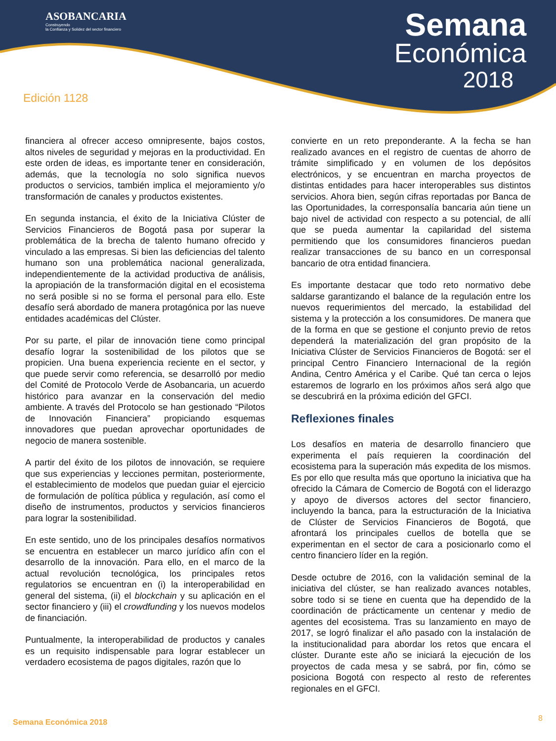ASOBANCARIA
Construyendo
la Confianza y Solidez del sector financiero
Semana
Económica
2018
Edición 1128
financiera al ofrecer acceso omnipresente, bajos costos, altos niveles de seguridad y mejoras en la productividad. En este orden de ideas, es importante tener en consideración, además, que la tecnología no solo significa nuevos productos o servicios, también implica el mejoramiento y/o transformación de canales y productos existentes.
En segunda instancia, el éxito de la Iniciativa Clúster de Servicios Financieros de Bogotá pasa por superar la problemática de la brecha de talento humano ofrecido y vinculado a las empresas. Si bien las deficiencias del talento humano son una problemática nacional generalizada, independientemente de la actividad productiva de análisis, la apropiación de la transformación digital en el ecosistema no será posible si no se forma el personal para ello. Este desafío será abordado de manera protagónica por las nueve entidades académicas del Clúster.
Por su parte, el pilar de innovación tiene como principal desafío lograr la sostenibilidad de los pilotos que se propicien. Una buena experiencia reciente en el sector, y que puede servir como referencia, se desarrolló por medio del Comité de Protocolo Verde de Asobancaria, un acuerdo histórico para avanzar en la conservación del medio ambiente. A través del Protocolo se han gestionado “Pilotos de Innovación Financiera” propiciando esquemas innovadores que puedan aprovechar oportunidades de negocio de manera sostenible.
A partir del éxito de los pilotos de innovación, se requiere que sus experiencias y lecciones permitan, posteriormente, el establecimiento de modelos que puedan guiar el ejercicio de formulación de política pública y regulación, así como el diseño de instrumentos, productos y servicios financieros para lograr la sostenibilidad.
En este sentido, uno de los principales desafíos normativos se encuentra en establecer un marco jurídico afín con el desarrollo de la innovación. Para ello, en el marco de la actual revolución tecnológica, los principales retos regulatorios se encuentran en (i) la interoperabilidad en general del sistema, (ii) el blockchain y su aplicación en el sector financiero y (iii) el crowdfunding y los nuevos modelos de financiación.
Puntualmente, la interoperabilidad de productos y canales es un requisito indispensable para lograr establecer un verdadero ecosistema de pagos digitales, razón que lo
convierte en un reto preponderante. A la fecha se han realizado avances en el registro de cuentas de ahorro de trámite simplificado y en volumen de los depósitos electrónicos, y se encuentran en marcha proyectos de distintas entidades para hacer interoperables sus distintos servicios. Ahora bien, según cifras reportadas por Banca de las Oportunidades, la corresponsalía bancaria aún tiene un bajo nivel de actividad con respecto a su potencial, de allí que se pueda aumentar la capilaridad del sistema permitiendo que los consumidores financieros puedan realizar transacciones de su banco en un corresponsal bancario de otra entidad financiera.
Es importante destacar que todo reto normativo debe saldarse garantizando el balance de la regulación entre los nuevos requerimientos del mercado, la estabilidad del sistema y la protección a los consumidores. De manera que de la forma en que se gestione el conjunto previo de retos dependerá la materialización del gran propósito de la Iniciativa Clúster de Servicios Financieros de Bogotá: ser el principal Centro Financiero Internacional de la región Andina, Centro América y el Caribe. Qué tan cerca o lejos estaremos de lograrlo en los próximos años será algo que se descubrirá en la próxima edición del GFCI.
Reflexiones finales
Los desafíos en materia de desarrollo financiero que experimenta el país requieren la coordinación del ecosistema para la superación más expedita de los mismos. Es por ello que resulta más que oportuno la iniciativa que ha ofrecido la Cámara de Comercio de Bogotá con el liderazgo y apoyo de diversos actores del sector financiero, incluyendo la banca, para la estructuración de la Iniciativa de Clúster de Servicios Financieros de Bogotá, que afrontará los principales cuellos de botella que se experimentan en el sector de cara a posicionarlo como el centro financiero líder en la región.
Desde octubre de 2016, con la validación seminal de la iniciativa del clúster, se han realizado avances notables, sobre todo si se tiene en cuenta que ha dependido de la coordinación de prácticamente un centenar y medio de agentes del ecosistema. Tras su lanzamiento en mayo de 2017, se logró finalizar el año pasado con la instalación de la institucionalidad para abordar los retos que encara el clúster. Durante este año se iniciará la ejecución de los proyectos de cada mesa y se sabrá, por fin, cómo se posiciona Bogotá con respecto al resto de referentes regionales en el GFCI.
Semana Económica 2018 8